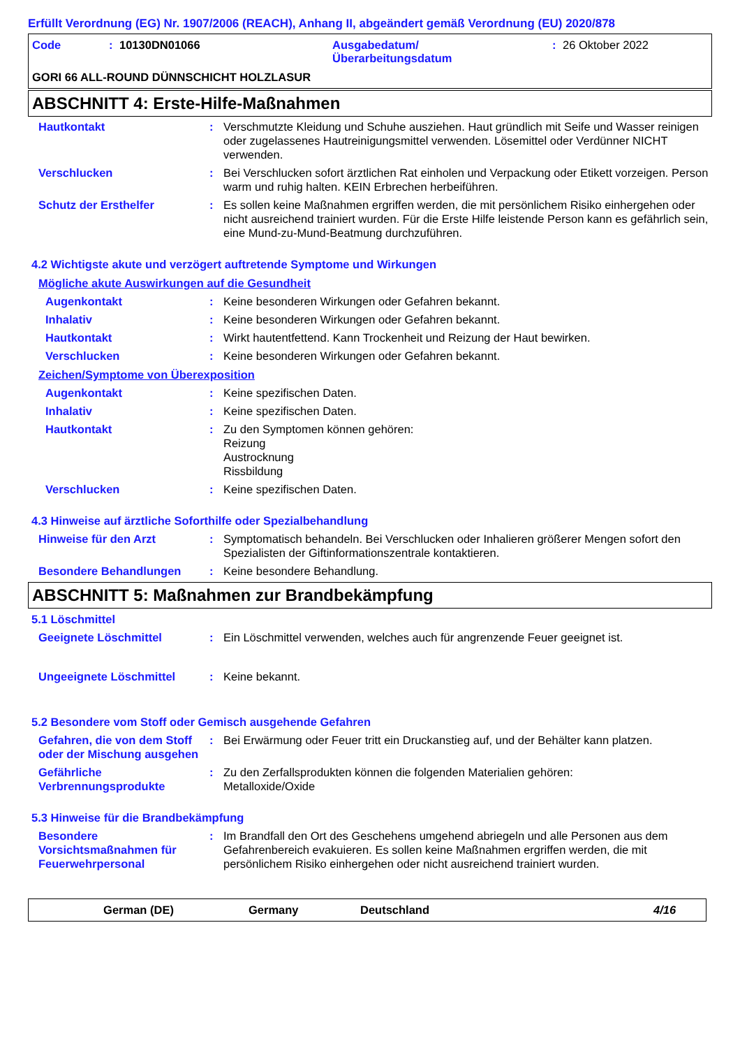Erfüllt Verordnung (EG) Nr. 1907/2006 (REACH), Anhang II, abgeändert gemäß Verordnung (EU) 2020/878
Code: 10130DN01066 Ausgabedatum/
Überarbeitungsdatum: 26 Oktober 2022
GORI 66 ALL-ROUND DÜNNSCHICHT HOLZLASUR
ABSCHNITT 4: Erste-Hilfe-Maßnahmen
Hautkontakt: Verschmutzte Kleidung und Schuhe ausziehen. Haut gründlich mit Seife und Wasser reinigen oder zugelassenes Hautreinigungsmittel verwenden. Lösemittel oder Verdünner NICHT verwenden.
Verschlucken: Bei Verschlucken sofort ärztlichen Rat einholen und Verpackung oder Etikett vorzeigen. Person warm und ruhig halten. KEIN Erbrechen herbeiführen.
Schutz der Ersthelfer: Es sollen keine Maßnahmen ergriffen werden, die mit persönlichem Risiko einhergehen oder nicht ausreichend trainiert wurden. Für die Erste Hilfe leistende Person kann es gefährlich sein, eine Mund-zu-Mund-Beatmung durchzuführen.
4.2 Wichtigste akute und verzögert auftretende Symptome und Wirkungen
Mögliche akute Auswirkungen auf die Gesundheit
Augenkontakt: Keine besonderen Wirkungen oder Gefahren bekannt.
Inhalativ: Keine besonderen Wirkungen oder Gefahren bekannt.
Hautkontakt: Wirkt hautentfettend. Kann Trockenheit und Reizung der Haut bewirken.
Verschlucken: Keine besonderen Wirkungen oder Gefahren bekannt.
Zeichen/Symptome von Überexposition
Augenkontakt: Keine spezifischen Daten.
Inhalativ: Keine spezifischen Daten.
Hautkontakt: Zu den Symptomen können gehören:
Reizung
Austrocknung
Rissbildung
Verschlucken: Keine spezifischen Daten.
4.3 Hinweise auf ärztliche Soforthilfe oder Spezialbehandlung
Hinweise für den Arzt: Symptomatisch behandeln. Bei Verschlucken oder Inhalieren größerer Mengen sofort den Spezialisten der Giftinformationszentrale kontaktieren.
Besondere Behandlungen: Keine besondere Behandlung.
ABSCHNITT 5: Maßnahmen zur Brandbekämpfung
5.1 Löschmittel
Geeignete Löschmittel: Ein Löschmittel verwenden, welches auch für angrenzende Feuer geeignet ist.
Ungeeignete Löschmittel: Keine bekannt.
5.2 Besondere vom Stoff oder Gemisch ausgehende Gefahren
Gefahren, die von dem Stoff oder der Mischung ausgehen: Bei Erwärmung oder Feuer tritt ein Druckanstieg auf, und der Behälter kann platzen.
Gefährliche Verbrennungsprodukte: Zu den Zerfallsprodukten können die folgenden Materialien gehören:
Metalloxide/Oxide
5.3 Hinweise für die Brandbekämpfung
Besondere Vorsichtsmaßnahmen für Feuerwehrpersonal: Im Brandfall den Ort des Geschehens umgehend abriegeln und alle Personen aus dem Gefahrenbereich evakuieren. Es sollen keine Maßnahmen ergriffen werden, die mit persönlichem Risiko einhergehen oder nicht ausreichend trainiert wurden.
German (DE) Germany Deutschland 4/16